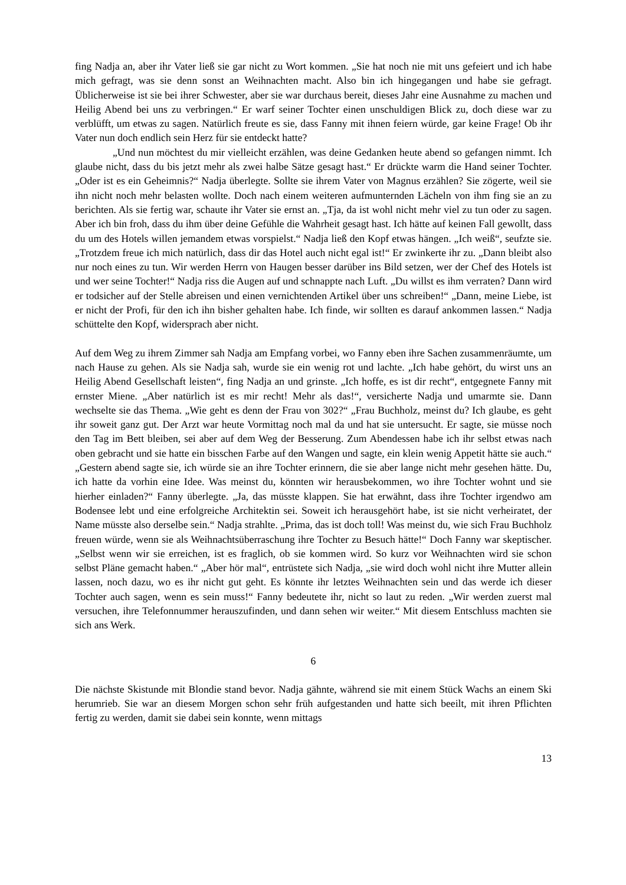fing Nadja an, aber ihr Vater ließ sie gar nicht zu Wort kommen. „Sie hat noch nie mit uns gefeiert und ich habe mich gefragt, was sie denn sonst an Weihnachten macht. Also bin ich hingegangen und habe sie gefragt. Üblicherweise ist sie bei ihrer Schwester, aber sie war durchaus bereit, dieses Jahr eine Ausnahme zu machen und Heilig Abend bei uns zu verbringen.“ Er warf seiner Tochter einen unschuldigen Blick zu, doch diese war zu verblüfft, um etwas zu sagen. Natürlich freute es sie, dass Fanny mit ihnen feiern würde, gar keine Frage! Ob ihr Vater nun doch endlich sein Herz für sie entdeckt hatte?
„Und nun möchtest du mir vielleicht erzählen, was deine Gedanken heute abend so gefangen nimmt. Ich glaube nicht, dass du bis jetzt mehr als zwei halbe Sätze gesagt hast.“ Er drückte warm die Hand seiner Tochter. „Oder ist es ein Geheimnis?“ Nadja überlegte. Sollte sie ihrem Vater von Magnus erzählen? Sie zögerte, weil sie ihn nicht noch mehr belasten wollte. Doch nach einem weiteren aufmunternden Lächeln von ihm fing sie an zu berichten. Als sie fertig war, schaute ihr Vater sie ernst an. „Tja, da ist wohl nicht mehr viel zu tun oder zu sagen. Aber ich bin froh, dass du ihm über deine Gefühle die Wahrheit gesagt hast. Ich hätte auf keinen Fall gewollt, dass du um des Hotels willen jemandem etwas vorspielst.“ Nadja ließ den Kopf etwas hängen. „Ich weiß“, seufzte sie. „Trotzdem freue ich mich natürlich, dass dir das Hotel auch nicht egal ist!“ Er zwinkerte ihr zu. „Dann bleibt also nur noch eines zu tun. Wir werden Herrn von Haugen besser darüber ins Bild setzen, wer der Chef des Hotels ist und wer seine Tochter!“ Nadja riss die Augen auf und schnappte nach Luft. „Du willst es ihm verraten? Dann wird er todsicher auf der Stelle abreisen und einen vernichtenden Artikel über uns schreiben!“ „Dann, meine Liebe, ist er nicht der Profi, für den ich ihn bisher gehalten habe. Ich finde, wir sollten es darauf ankommen lassen.“ Nadja schüttelte den Kopf, widersprach aber nicht.
Auf dem Weg zu ihrem Zimmer sah Nadja am Empfang vorbei, wo Fanny eben ihre Sachen zusammenräumte, um nach Hause zu gehen. Als sie Nadja sah, wurde sie ein wenig rot und lachte. „Ich habe gehört, du wirst uns an Heilig Abend Gesellschaft leisten“, fing Nadja an und grinste. „Ich hoffe, es ist dir recht“, entgegnete Fanny mit ernster Miene. „Aber natürlich ist es mir recht! Mehr als das!“, versicherte Nadja und umarmte sie. Dann wechselte sie das Thema. „Wie geht es denn der Frau von 302?“ „Frau Buchholz, meinst du? Ich glaube, es geht ihr soweit ganz gut. Der Arzt war heute Vormittag noch mal da und hat sie untersucht. Er sagte, sie müsse noch den Tag im Bett bleiben, sei aber auf dem Weg der Besserung. Zum Abendessen habe ich ihr selbst etwas nach oben gebracht und sie hatte ein bisschen Farbe auf den Wangen und sagte, ein klein wenig Appetit hätte sie auch.“ „Gestern abend sagte sie, ich würde sie an ihre Tochter erinnern, die sie aber lange nicht mehr gesehen hätte. Du, ich hatte da vorhin eine Idee. Was meinst du, könnten wir herausbekommen, wo ihre Tochter wohnt und sie hierher einladen?“ Fanny überlegte. „Ja, das müsste klappen. Sie hat erwähnt, dass ihre Tochter irgendwo am Bodensee lebt und eine erfolgreiche Architektin sei. Soweit ich herausgehört habe, ist sie nicht verheiratet, der Name müsste also derselbe sein.“ Nadja strahlte. „Prima, das ist doch toll! Was meinst du, wie sich Frau Buchholz freuen würde, wenn sie als Weihnachtsüberraschung ihre Tochter zu Besuch hätte!“ Doch Fanny war skeptischer. „Selbst wenn wir sie erreichen, ist es fraglich, ob sie kommen wird. So kurz vor Weihnachten wird sie schon selbst Pläne gemacht haben.“ „Aber hör mal“, entrüstete sich Nadja, „sie wird doch wohl nicht ihre Mutter allein lassen, noch dazu, wo es ihr nicht gut geht. Es könnte ihr letztes Weihnachten sein und das werde ich dieser Tochter auch sagen, wenn es sein muss!“ Fanny bedeutete ihr, nicht so laut zu reden. „Wir werden zuerst mal versuchen, ihre Telefonnummer herauszufinden, und dann sehen wir weiter.“ Mit diesem Entschluss machten sie sich ans Werk.
6
Die nächste Skistunde mit Blondie stand bevor. Nadja gähnte, während sie mit einem Stück Wachs an einem Ski herumrieb. Sie war an diesem Morgen schon sehr früh aufgestanden und hatte sich beeilt, mit ihren Pflichten fertig zu werden, damit sie dabei sein konnte, wenn mittags
13